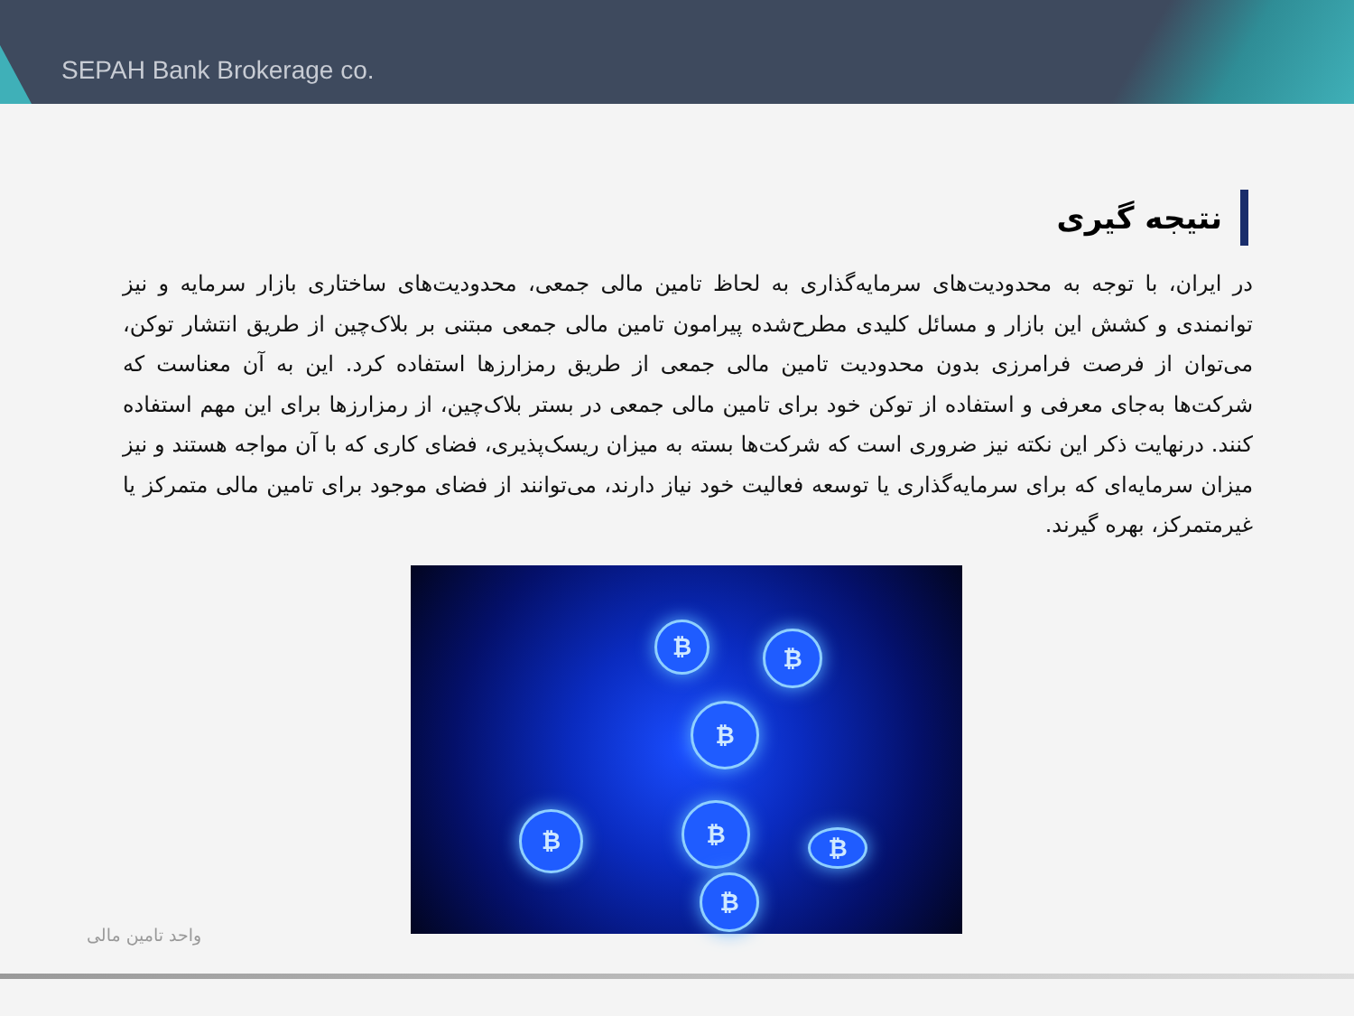SEPAH Bank Brokerage co.
نتیجه گیری
در ایران، با توجه به محدودیت‌های سرمایه‌گذاری به لحاظ تامین مالی جمعی، محدودیت‌های ساختاری بازار سرمایه و نیز توانمندی و کشش این بازار و مسائل کلیدی مطرح‌شده پیرامون تامین مالی جمعی مبتنی بر بلاک‌چین از طریق انتشار توکن، می‌توان از فرصت فرامرزی بدون محدودیت تامین مالی جمعی از طریق رمزارزها استفاده کرد. این به آن معناست که شرکت‌ها به‌جای معرفی و استفاده از توکن خود برای تامین مالی جمعی در بستر بلاک‌چین، از رمزارزها برای این مهم استفاده کنند. درنهایت ذکر این نکته نیز ضروری است که شرکت‌ها بسته به میزان ریسک‌پذیری، فضای کاری که با آن مواجه هستند و نیز میزان سرمایه‌ای که برای سرمایه‌گذاری یا توسعه فعالیت خود نیاز دارند، می‌توانند از فضای موجود برای تامین مالی متمرکز یا غیرمتمرکز، بهره گیرند.
₿ ₿
₿
₿ ₿
₿
₿
واحد تامین مالی